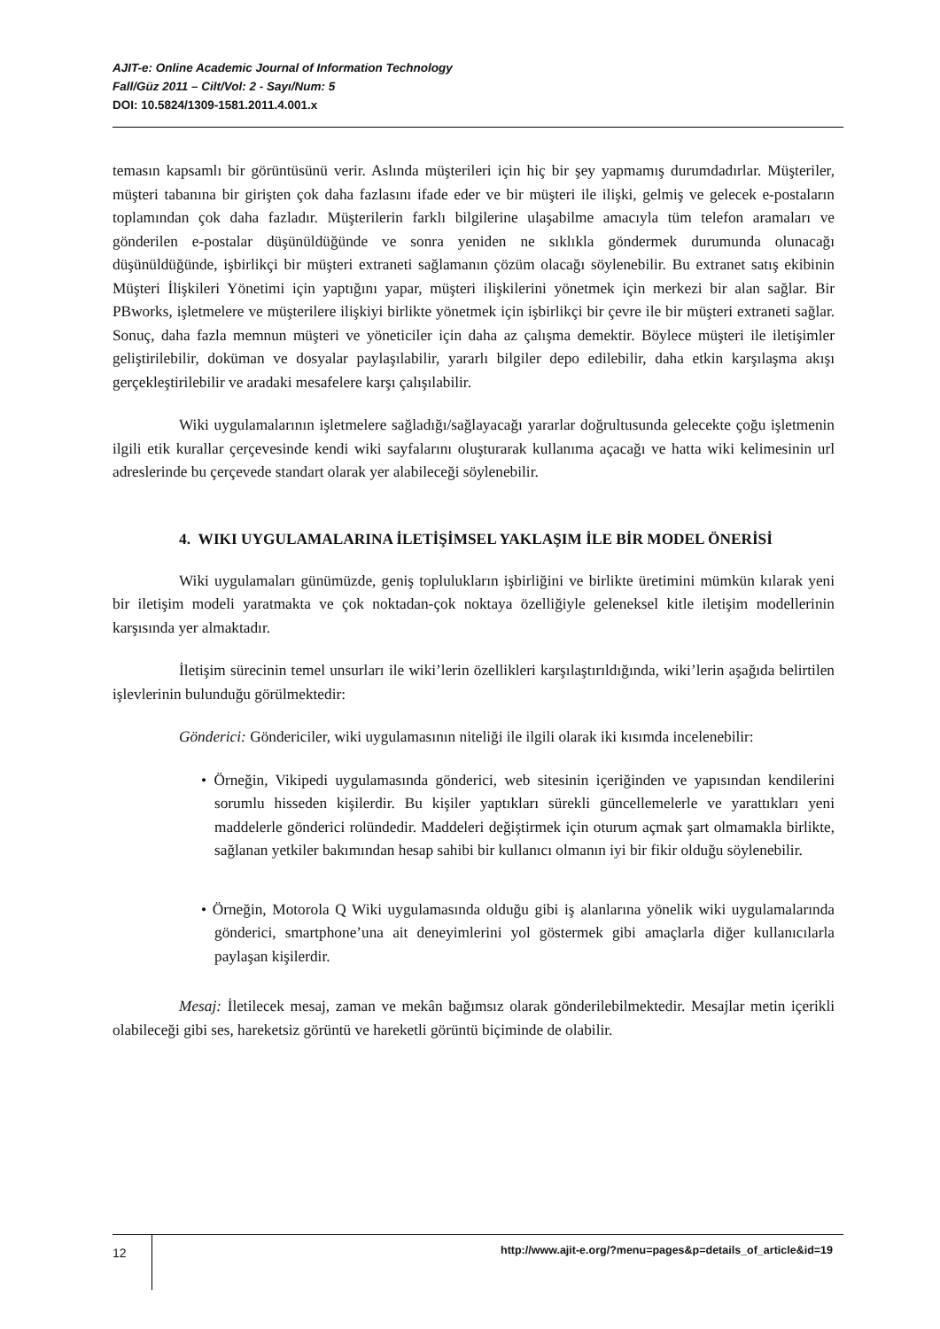AJIT-e: Online Academic Journal of Information Technology
Fall/Güz 2011 – Cilt/Vol: 2 - Sayı/Num: 5
DOI: 10.5824/1309-1581.2011.4.001.x
temasın kapsamlı bir görüntüsünü verir. Aslında müşterileri için hiç bir şey yapmamış durumdadırlar. Müşteriler, müşteri tabanına bir girişten çok daha fazlasını ifade eder ve bir müşteri ile ilişki, gelmiş ve gelecek e-postaların toplamından çok daha fazladır. Müşterilerin farklı bilgilerine ulaşabilme amacıyla tüm telefon aramaları ve gönderilen e-postalar düşünüldüğünde ve sonra yeniden ne sıklıkla göndermek durumunda olunacağı düşünüldüğünde, işbirlikçi bir müşteri extraneti sağlamanın çözüm olacağı söylenebilir. Bu extranet satış ekibinin Müşteri İlişkileri Yönetimi için yaptığını yapar, müşteri ilişkilerini yönetmek için merkezi bir alan sağlar. Bir PBworks, işletmelere ve müşterilere ilişkiyi birlikte yönetmek için işbirlikçi bir çevre ile bir müşteri extraneti sağlar. Sonuç, daha fazla memnun müşteri ve yöneticiler için daha az çalışma demektir. Böylece müşteri ile iletişimler geliştirilebilir, doküman ve dosyalar paylaşılabilir, yararlı bilgiler depo edilebilir, daha etkin karşılaşma akışı gerçekleştirilebilir ve aradaki mesafelere karşı çalışılabilir.
Wiki uygulamalarının işletmelere sağladığı/sağlayacağı yararlar doğrultusunda gelecekte çoğu işletmenin ilgili etik kurallar çerçevesinde kendi wiki sayfalarını oluşturarak kullanıma açacağı ve hatta wiki kelimesinin url adreslerinde bu çerçevede standart olarak yer alabileceği söylenebilir.
4. WIKI UYGULAMALARINA İLETİŞİMSEL YAKLAŞIM İLE BİR MODEL ÖNERİSİ
Wiki uygulamaları günümüzde, geniş toplulukların işbirliğini ve birlikte üretimini mümkün kılarak yeni bir iletişim modeli yaratmakta ve çok noktadan-çok noktaya özelliğiyle geleneksel kitle iletişim modellerinin karşısında yer almaktadır.
İletişim sürecinin temel unsurları ile wiki’lerin özellikleri karşılaştırıldığında, wiki’lerin aşağıda belirtilen işlevlerinin bulunduğu görülmektedir:
Gönderici: Göndericiler, wiki uygulamasının niteliği ile ilgili olarak iki kısımda incelenebilir:
• Örneğin, Vikipedi uygulamasında gönderici, web sitesinin içeriğinden ve yapısından kendilerini sorumlu hisseden kişilerdir. Bu kişiler yaptıkları sürekli güncellemelerle ve yarattıkları yeni maddelerle gönderici rolündedir. Maddeleri değiştirmek için oturum açmak şart olmamakla birlikte, sağlanan yetkiler bakımından hesap sahibi bir kullanıcı olmanın iyi bir fikir olduğu söylenebilir.
• Örneğin, Motorola Q Wiki uygulamasında olduğu gibi iş alanlarına yönelik wiki uygulamalarında gönderici, smartphone’una ait deneyimlerini yol göstermek gibi amaçlarla diğer kullanıcılarla paylaşan kişilerdir.
Mesaj: İletilecek mesaj, zaman ve mekân bağımsız olarak gönderilebilmektedir. Mesajlar metin içerikli olabileceği gibi ses, hareketsiz görüntü ve hareketli görüntü biçiminde de olabilir.
12
http://www.ajit-e.org/?menu=pages&p=details_of_article&id=19